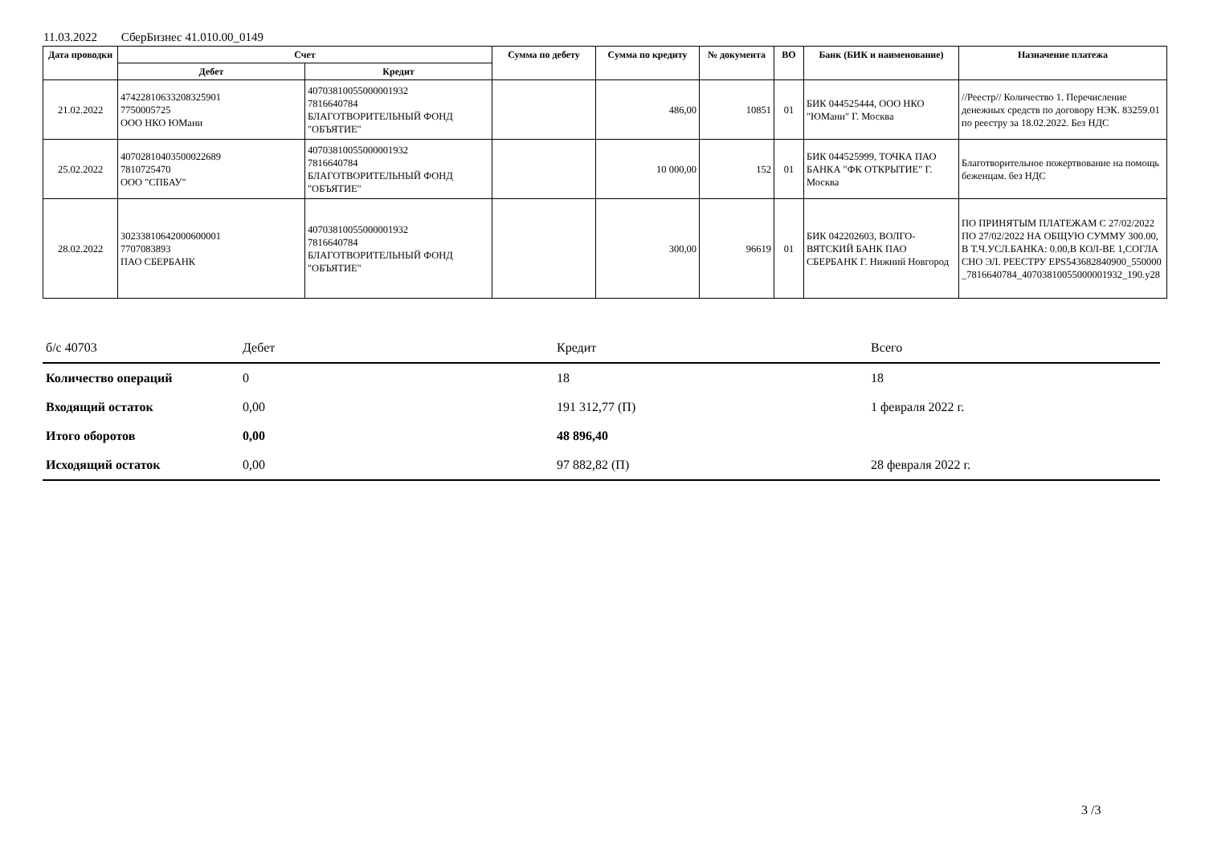11.03.2022 СберБизнес 41.010.00_0149
| Дата проводки | Счет | | Сумма по дебету | Сумма по кредиту | № документа | ВО | Банк (БИК и наименование) | Назначение платежа |
| --- | --- | --- | --- | --- | --- | --- | --- | --- |
| | Дебет | Кредит | | | | | | |
| 21.02.2022 | 47422810633208325901 7750005725 ООО НКО ЮМани | 40703810055000001932 7816640784 БЛАГОТВОРИТЕЛЬНЫЙ ФОНД "ОБЪЯТИЕ" | | 486,00 | 10851 | 01 | БИК 044525444, ООО НКО "ЮМани" Г. Москва | //Реестр// Количество 1. Перечисление денежных средств по договору НЭК. 83259.01 по реестру за 18.02.2022. Без НДС |
| 25.02.2022 | 40702810403500022689 7810725470 ООО "СПБАУ" | 40703810055000001932 7816640784 БЛАГОТВОРИТЕЛЬНЫЙ ФОНД "ОБЪЯТИЕ" | | 10 000,00 | 152 | 01 | БИК 044525999, ТОЧКА ПАО БАНКА "ФК ОТКРЫТИЕ" Г. Москва | Благотворительное пожертвование на помощь беженцам. без НДС |
| 28.02.2022 | 30233810642000600001 7707083893 ПАО СБЕРБАНК | 40703810055000001932 7816640784 БЛАГОТВОРИТЕЛЬНЫЙ ФОНД "ОБЪЯТИЕ" | | 300,00 | 96619 | 01 | БИК 042202603, ВОЛГО-ВЯТСКИЙ БАНК ПАО СБЕРБАНК Г. Нижний Новгород | ПО ПРИНЯТЫМ ПЛАТЕЖАМ С 27/02/2022 ПО 27/02/2022 НА ОБЩУЮ СУММУ 300.00,В Т.Ч.УСЛ.БАНКА: 0.00,В КОЛ-ВЕ 1,СОГЛАСНО ЭЛ. РЕЕСТРУ EPS543682840900_550000_7816640784_40703810055000001932_190.y28 |
| б/с 40703 | Дебет | Кредит | Всего |
| Количество операций | 0 | 18 | 18 |
| Входящий остаток | 0,00 | 191 312,77 (П) | 1 февраля 2022 г. |
| Итого оборотов | 0,00 | 48 896,40 | |
| Исходящий остаток | 0,00 | 97 882,82 (П) | 28 февраля 2022 г. |
3 /3